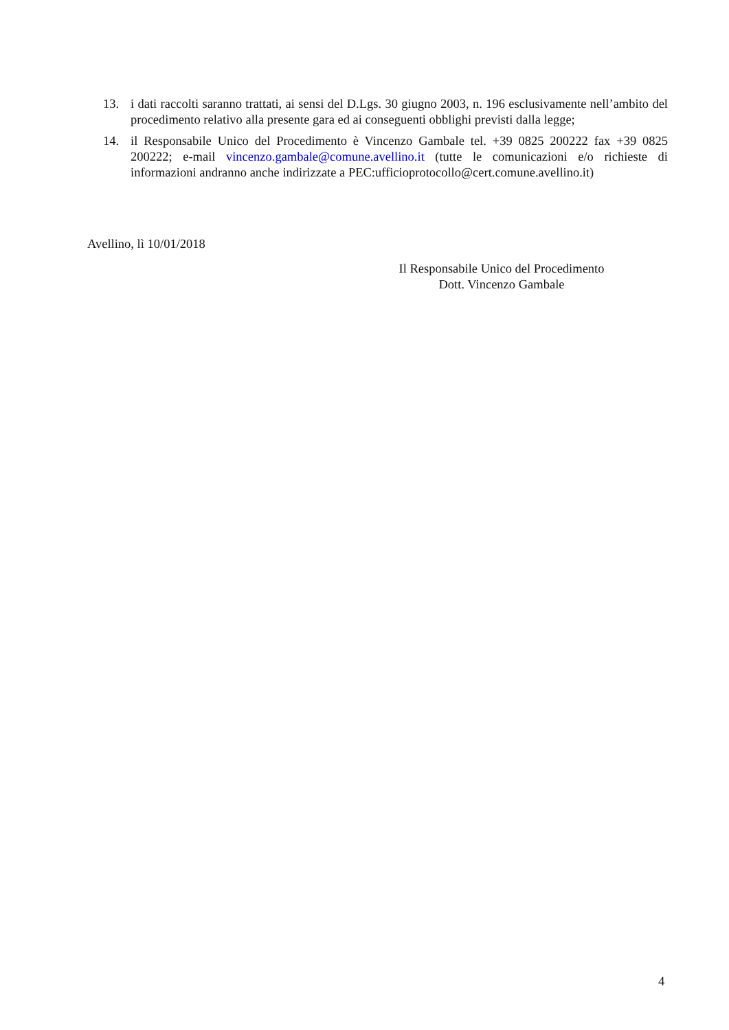13. i dati raccolti saranno trattati, ai sensi del D.Lgs. 30 giugno 2003, n. 196 esclusivamente nell’ambito del procedimento relativo alla presente gara ed ai conseguenti obblighi previsti dalla legge;
14. il Responsabile Unico del Procedimento è Vincenzo Gambale tel. +39 0825 200222 fax +39 0825 200222; e-mail vincenzo.gambale@comune.avellino.it (tutte le comunicazioni e/o richieste di informazioni andranno anche indirizzate a PEC:ufficioprotocollo@cert.comune.avellino.it)
Avellino, lì 10/01/2018
Il Responsabile Unico del Procedimento
Dott. Vincenzo Gambale
4